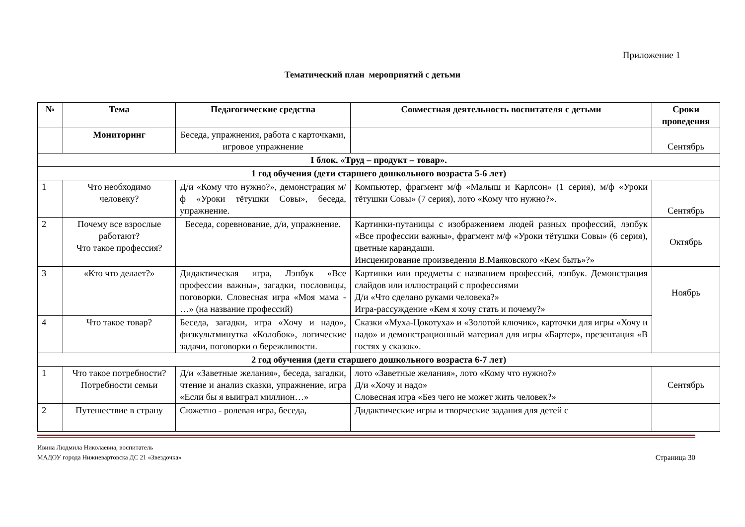Приложение 1
Тематический план мероприятий с детьми
| № | Тема | Педагогические средства | Совместная деятельность воспитателя с детьми | Сроки проведения |
| --- | --- | --- | --- | --- |
| | Мониторинг | Беседа, упражнения, работа с карточками, игровое упражнение | | Сентябрь |
| I блок. «Труд – продукт – товар». | | | | |
| 1 год обучения (дети старшего дошкольного возраста 5-6 лет) | | | | |
| 1 | Что необходимо человеку? | Д/и «Кому что нужно?», демонстрация м/ф «Уроки тётушки Совы», беседа, упражнение. | Компьютер, фрагмент м/ф «Малыш и Карлсон» (1 серия), м/ф «Уроки тётушки Совы» (7 серия), лото «Кому что нужно?». | Сентябрь |
| 2 | Почему все взрослые работают? Что такое профессия? | Беседа, соревнование, д/и, упражнение. | Картинки-путаницы с изображением людей разных профессий, лэпбук «Все профессии важны», фрагмент м/ф «Уроки тётушки Совы» (6 серия), цветные карандаши. Инсценирование произведения В.Маяковского «Кем быть»?» | Октябрь |
| 3 | «Кто что делает?» | Дидактическая игра, Лэпбук «Все профессии важны», загадки, пословицы, поговорки. Словесная игра «Моя мама - …» (на название профессий) | Картинки или предметы с названием профессий, лэпбук. Демонстрация слайдов или иллюстраций с профессиями Д/и «Что сделано руками человека?» Игра-рассуждение «Кем я хочу стать и почему?» | Ноябрь |
| 4 | Что такое товар? | Беседа, загадки, игра «Хочу и надо», физкультминутка «Колобок», логические задачи, поговорки о бережливости. | Сказки «Муха-Цокотуха» и «Золотой ключик», карточки для игры «Хочу и надо» и демонстрационный материал для игры «Бартер», презентация «В гостях у сказок». | |
| 2 год обучения (дети старшего дошкольного возраста 6-7 лет) | | | | |
| 1 | Что такое потребности? Потребности семьи | Д/и «Заветные желания», беседа, загадки, чтение и анализ сказки, упражнение, игра «Если бы я выиграл миллион…» | лото «Заветные желания», лото «Кому что нужно?» Д/и «Хочу и надо» Словесная игра «Без чего не может жить человек?» | Сентябрь |
| 2 | Путешествие в страну | Сюжетно - ролевая игра, беседа, | Дидактические игры и творческие задания для детей с | |
Ивина Людмила Николаевна, воспитатель
Страница 30 МАДОУ города Нижневартовска ДС 21 «Звездочка»